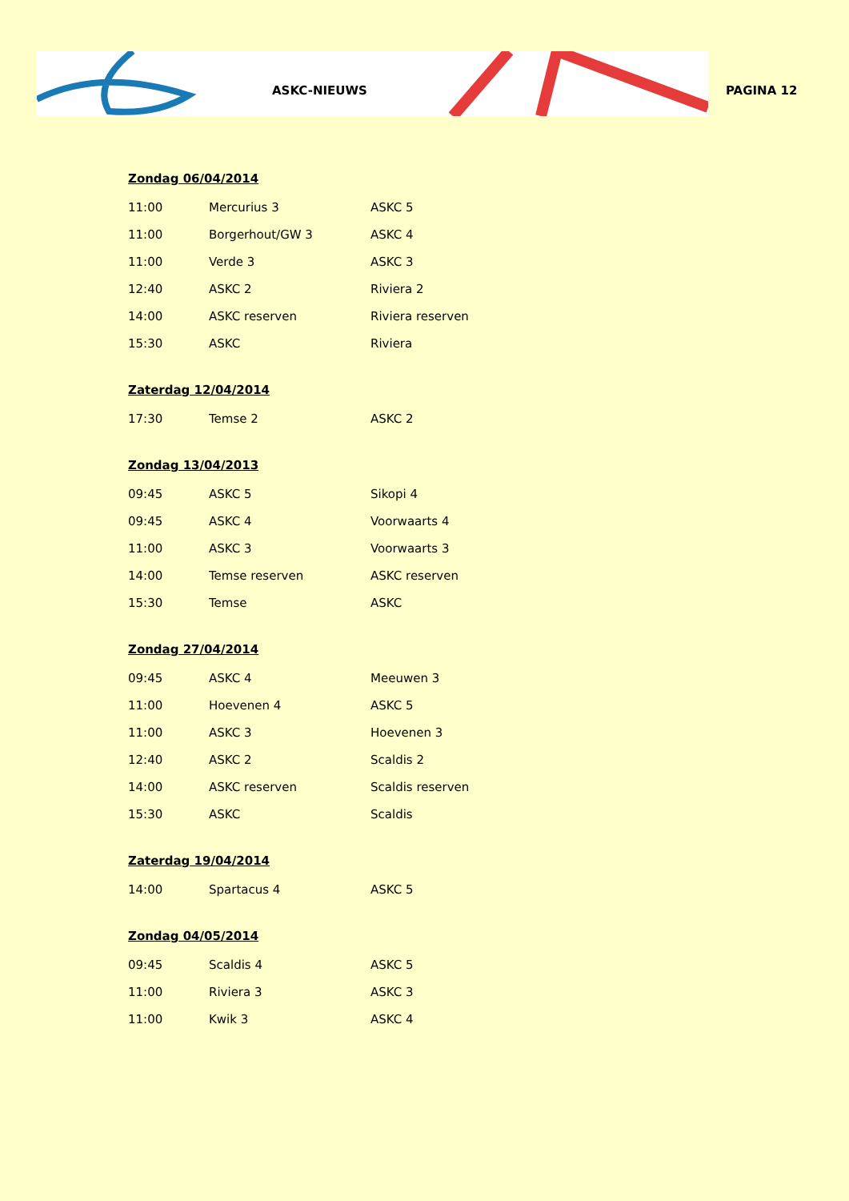ASKC-NIEUWS PAGINA 12
Zondag 06/04/2014
| 11:00 | Mercurius 3 | ASKC 5 |
| 11:00 | Borgerhout/GW 3 | ASKC 4 |
| 11:00 | Verde 3 | ASKC 3 |
| 12:40 | ASKC 2 | Riviera 2 |
| 14:00 | ASKC reserven | Riviera reserven |
| 15:30 | ASKC | Riviera |
Zaterdag 12/04/2014
| 17:30 | Temse 2 | ASKC 2 |
Zondag 13/04/2013
| 09:45 | ASKC 5 | Sikopi 4 |
| 09:45 | ASKC 4 | Voorwaarts 4 |
| 11:00 | ASKC 3 | Voorwaarts 3 |
| 14:00 | Temse reserven | ASKC reserven |
| 15:30 | Temse | ASKC |
Zondag 27/04/2014
| 09:45 | ASKC 4 | Meeuwen 3 |
| 11:00 | Hoevenen 4 | ASKC 5 |
| 11:00 | ASKC 3 | Hoevenen 3 |
| 12:40 | ASKC 2 | Scaldis 2 |
| 14:00 | ASKC reserven | Scaldis reserven |
| 15:30 | ASKC | Scaldis |
Zaterdag 19/04/2014
| 14:00 | Spartacus 4 | ASKC 5 |
Zondag 04/05/2014
| 09:45 | Scaldis 4 | ASKC 5 |
| 11:00 | Riviera 3 | ASKC 3 |
| 11:00 | Kwik 3 | ASKC 4 |